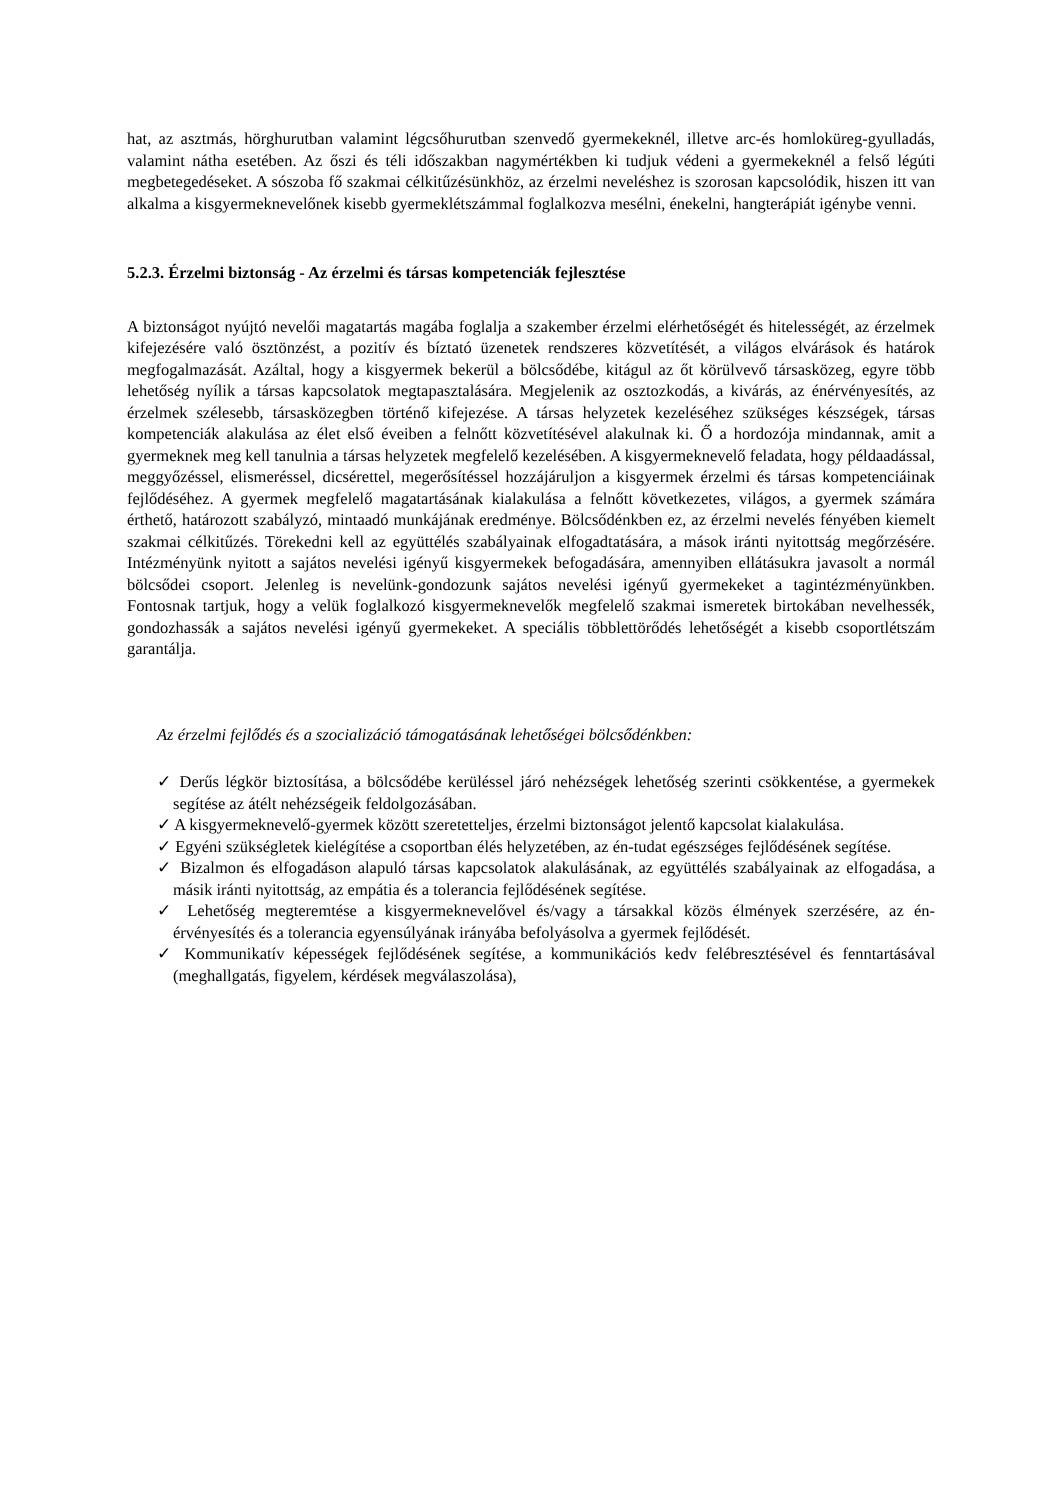hat, az asztmás, hörghurutban valamint légcsőhurutban szenvedő gyermekeknél, illetve arc-és homloküreg-gyulladás, valamint nátha esetében. Az őszi és téli időszakban nagymértékben ki tudjuk védeni a gyermekeknél a felső légúti megbetegedéseket. A sószoba fő szakmai célkitűzésünkhöz, az érzelmi neveléshez is szorosan kapcsolódik, hiszen itt van alkalma a kisgyermeknevelőnek kisebb gyermeklétszámmal foglalkozva mesélni, énekelni, hangterápiát igénybe venni.
5.2.3. Érzelmi biztonság - Az érzelmi és társas kompetenciák fejlesztése
A biztonságot nyújtó nevelői magatartás magába foglalja a szakember érzelmi elérhetőségét és hitelességét, az érzelmek kifejezésére való ösztönzést, a pozitív és bíztató üzenetek rendszeres közvetítését, a világos elvárások és határok megfogalmazását. Azáltal, hogy a kisgyermek bekerül a bölcsődébe, kitágul az őt körülvevő társasközeg, egyre több lehetőség nyílik a társas kapcsolatok megtapasztalására. Megjelenik az osztozkodás, a kivárás, az énérvényesítés, az érzelmek szélesebb, társasközegben történő kifejezése. A társas helyzetek kezeléséhez szükséges készségek, társas kompetenciák alakulása az élet első éveiben a felnőtt közvetítésével alakulnak ki. Ő a hordozója mindannak, amit a gyermeknek meg kell tanulnia a társas helyzetek megfelelő kezelésében. A kisgyermeknevelő feladata, hogy példaadással, meggyőzéssel, elismeréssel, dicsérettel, megerősítéssel hozzájáruljon a kisgyermek érzelmi és társas kompetenciáinak fejlődéséhez. A gyermek megfelelő magatartásának kialakulása a felnőtt következetes, világos, a gyermek számára érthető, határozott szabályzó, mintaadó munkájának eredménye. Bölcsődénkben ez, az érzelmi nevelés fényében kiemelt szakmai célkitűzés. Törekedni kell az együttélés szabályainak elfogadtatására, a mások iránti nyitottság megőrzésére. Intézményünk nyitott a sajátos nevelési igényű kisgyermekek befogadására, amennyiben ellátásukra javasolt a normál bölcsődei csoport. Jelenleg is nevelünk-gondozunk sajátos nevelési igényű gyermekeket a tagintézményünkben. Fontosnak tartjuk, hogy a velük foglalkozó kisgyermeknevelők megfelelő szakmai ismeretek birtokában nevelhessék, gondozhassák a sajátos nevelési igényű gyermekeket. A speciális többlettörődés lehetőségét a kisebb csoportlétszám garantálja.
Az érzelmi fejlődés és a szocializáció támogatásának lehetőségei bölcsődénkben:
✓ Derűs légkör biztosítása, a bölcsődébe kerüléssel járó nehézségek lehetőség szerinti csökkentése, a gyermekek segítése az átélt nehézségeik feldolgozásában.
✓ A kisgyermeknevelő-gyermek között szeretetteljes, érzelmi biztonságot jelentő kapcsolat kialakulása.
✓ Egyéni szükségletek kielégítése a csoportban élés helyzetében, az én-tudat egészséges fejlődésének segítése.
✓ Bizalmon és elfogadáson alapuló társas kapcsolatok alakulásának, az együttélés szabályainak az elfogadása, a másik iránti nyitottság, az empátia és a tolerancia fejlődésének segítése.
✓ Lehetőség megteremtése a kisgyermeknevelővel és/vagy a társakkal közös élmények szerzésére, az én-érvényesítés és a tolerancia egyensúlyának irányába befolyásolva a gyermek fejlődését.
✓ Kommunikatív képességek fejlődésének segítése, a kommunikációs kedv felébresztésével és fenntartásával (meghallgatás, figyelem, kérdések megválaszolása),